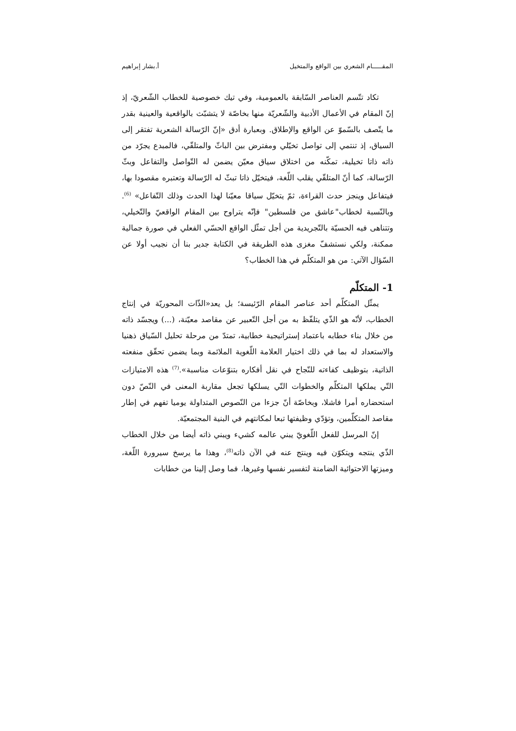المقـــــام الشعري بين الواقع والمتخيل أ.بشار إبراهيم
تكاد تتّسم العناصر السّابقة بالعمومية، وفي تيك خصوصية للخطاب الشّعريّ، إذ إنّ المقام في الأعمال الأدبية والشّعريّة منها بخاصّة لا يتشبّث بالواقعية والعينية بقدر ما يتّصف بالسّموّ عن الواقع والإطلاق. وبعبارة أدق «إنّ الرّسالة الشعرية تفتقر إلى السياق، إذ تنتمي إلى تواصل تخيّلي ومفترض بين الباثّ والمتلقّي، فالمبدع يجرّد من ذاته ذاتا تخيلية، تمكّنه من اختلاق سياق معيّن يضمن له التّواصل والتفاعل وبثّ الرّسالة، كما أنّ المتلقّي يقلب اللّغة، فيتخيّل ذاتا تبثّ له الرّسالة وتعتبره مقصودا بها، فيتفاعل وينجز حدث القراءة، ثمّ يتخيّل سياقا معيّنا لهذا الحدث وذلك التّفاعل» <sup>(6)</sup>. وبالنّسبة لخطاب"عاشق من فلسطين" فإنّه يتراوح بين المقام الواقعيّ والتّخيلي، وتتناهى فيه الحسيّة بالتّجريدية من أجل تمثّل الواقع الحسّي الفعلي في صورة جمالية ممكنة، ولكي نستشفّ مغزى هذه الطريقة في الكتابة جدير بنا أن نجيب أولا عن السّؤال الآتي: من هو المتكلّم في هذا الخطاب؟
1- المتكلّم
يمثّل المتكلّم أحد عناصر المقام الرّئيسة؛ بل يعد«الذّات المحوريّة في إنتاج الخطاب، لأنّه هو الذّي يتلفّظ به من أجل التّعبير عن مقاصد معيّنة، (...) ويجسّد ذاته من خلال بناء خطابه باعتماد إستراتيجية خطابية، تمتدّ من مرحلة تحليل السّياق ذهنيا والاستعداد له بما في ذلك اختيار العلامة اللّغوية الملائمة وبما يضمن تحقّق منفعته الذاتية، بتوظيف كفاءته للنّجاح في نقل أفكاره بتنوّعات مناسبة».<sup>(7)</sup> هذه الامتيازات التّي يملكها المتكلّم والخطوات التّي يسلكها تجعل مقاربة المعنى في النّصّ دون استحضاره أمرا فاشلا، وبخاصّة أنّ جزءا من النّصوص المتداولة يوميا تفهم في إطار مقاصد المتكلّمين، وتؤدّي وظيفتها تبعا لمكانتهم في البنية المجتمعيّة.
إنّ المرسل للفعل اللّغويّ يبني عالمه كشيء ويبني ذاته أيضا من خلال الخطاب الذّي ينتجه ويتكوّن فيه وينتج عنه في الآن ذاته<sup>(8)</sup>، وهذا ما يرسخ سيرورة اللّغة، وميزتها الاحتوائية الضامنة لتفسير نفسها وغيرها، فما وصل إلينا من خطابات